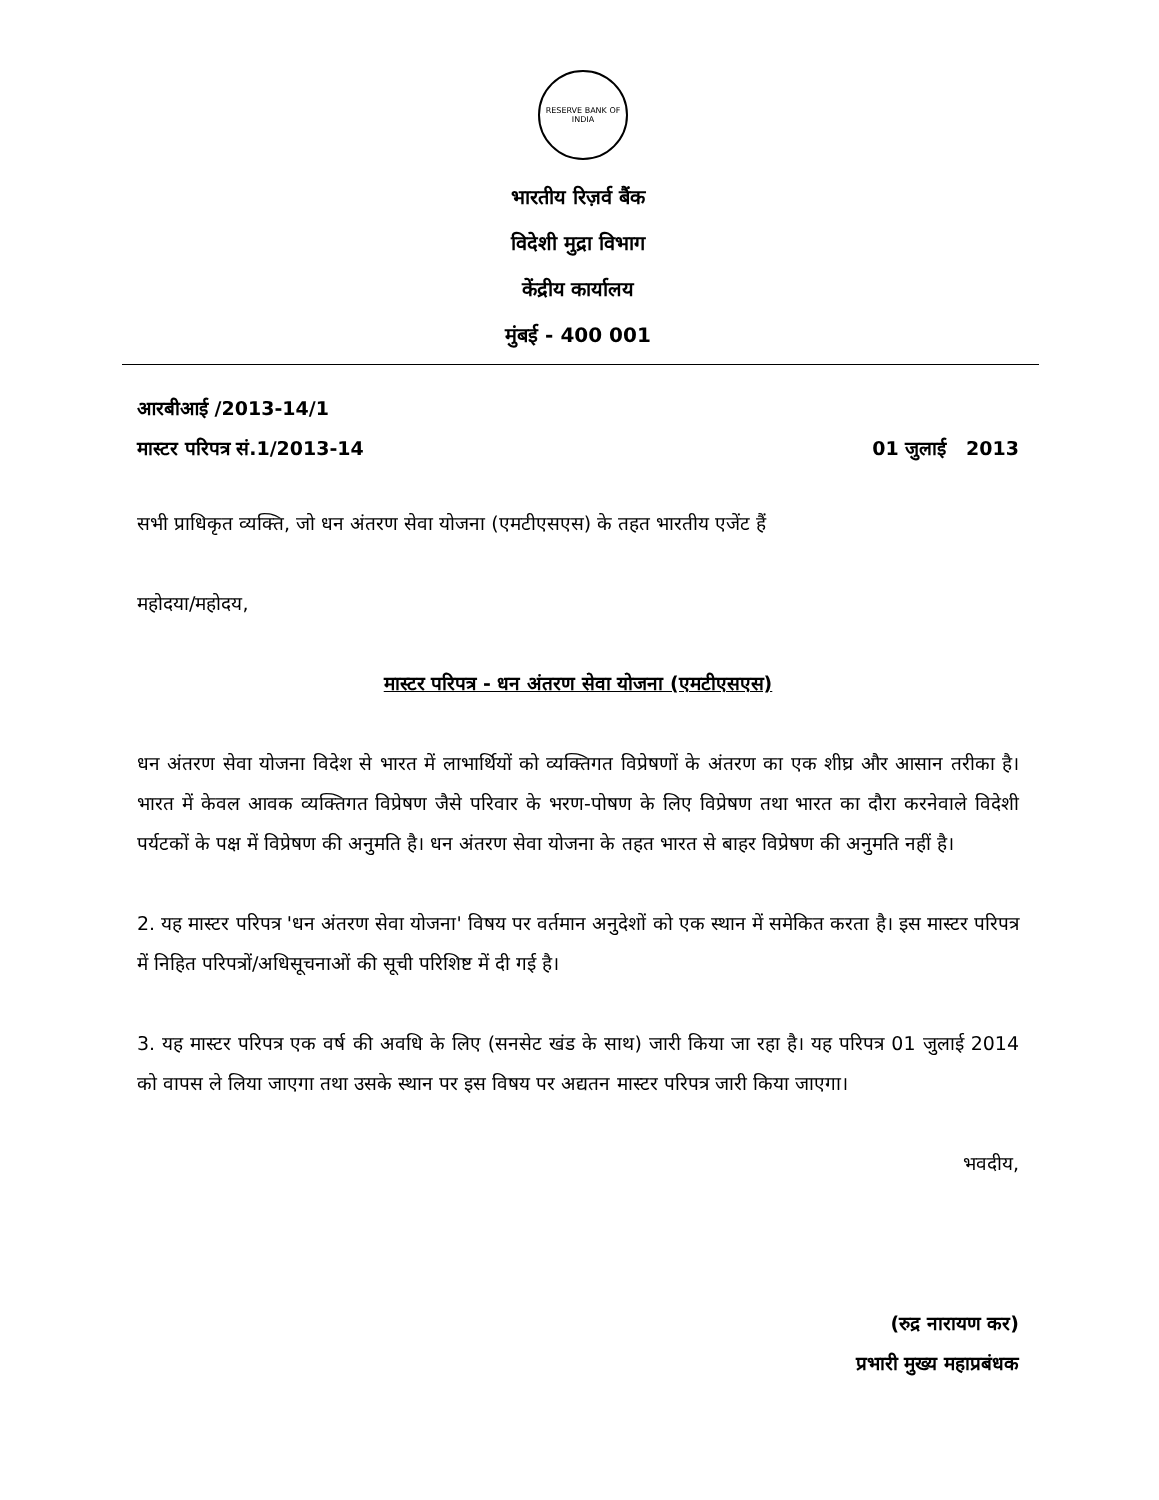RESERVE BANK OF INDIA
भारतीय रिज़र्व बैंक
विदेशी मुद्रा विभाग
केंद्रीय कार्यालय
मुंबई - 400 001
आरबीआई /2013-14/1
मास्टर परिपत्र सं.1/2013-14 01 जुलाई 2013
सभी प्राधिकृत व्यक्ति, जो धन अंतरण सेवा योजना (एमटीएसएस) के तहत भारतीय एजेंट हैं
महोदया/महोदय,
मास्टर परिपत्र - धन अंतरण सेवा योजना (एमटीएसएस)
धन अंतरण सेवा योजना विदेश से भारत में लाभार्थियों को व्यक्तिगत विप्रेषणों के अंतरण का एक शीघ्र और आसान तरीका है। भारत में केवल आवक व्यक्तिगत विप्रेषण जैसे परिवार के भरण-पोषण के लिए विप्रेषण तथा भारत का दौरा करनेवाले विदेशी पर्यटकों के पक्ष में विप्रेषण की अनुमति है। धन अंतरण सेवा योजना के तहत भारत से बाहर विप्रेषण की अनुमति नहीं है।
2. यह मास्टर परिपत्र 'धन अंतरण सेवा योजना' विषय पर वर्तमान अनुदेशों को एक स्थान में समेकित करता है। इस मास्टर परिपत्र में निहित परिपत्रों/अधिसूचनाओं की सूची परिशिष्ट में दी गई है।
3. यह मास्टर परिपत्र एक वर्ष की अवधि के लिए (सनसेट खंड के साथ) जारी किया जा रहा है। यह परिपत्र 01 जुलाई 2014 को वापस ले लिया जाएगा तथा उसके स्थान पर इस विषय पर अद्यतन मास्टर परिपत्र जारी किया जाएगा।
भवदीय,
(रुद्र नारायण कर)
प्रभारी मुख्य महाप्रबंधक